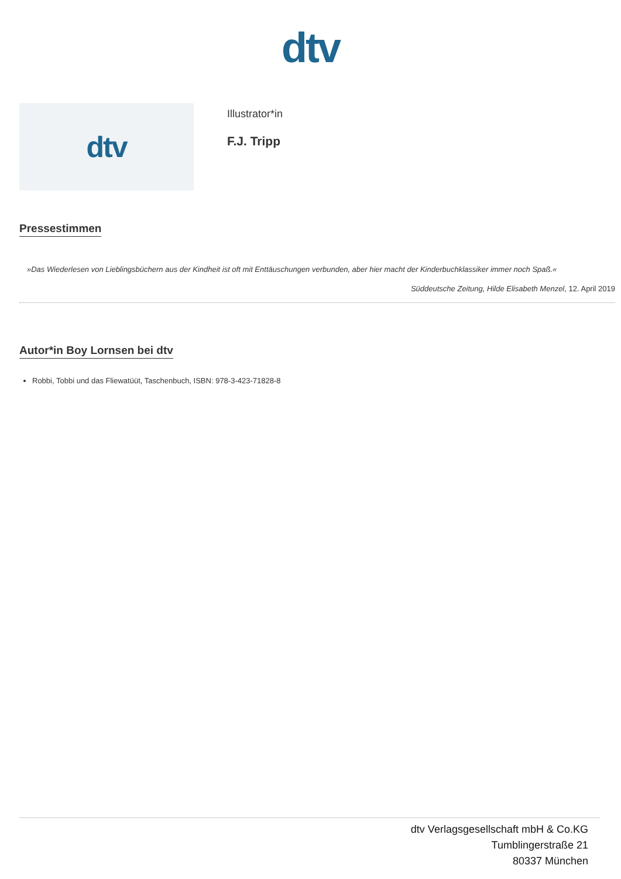dtv
dtv
Illustrator*in
F.J. Tripp
Pressestimmen
»Das Wiederlesen von Lieblingsbüchern aus der Kindheit ist oft mit Enttäuschungen verbunden, aber hier macht der Kinderbuchklassiker immer noch Spaß.«
Süddeutsche Zeitung, Hilde Elisabeth Menzel, 12. April 2019
Autor*in Boy Lornsen bei dtv
Robbi, Tobbi und das Fliewatüüt, Taschenbuch, ISBN: 978-3-423-71828-8
dtv Verlagsgesellschaft mbH & Co.KG
Tumblingerstraße 21
80337 München